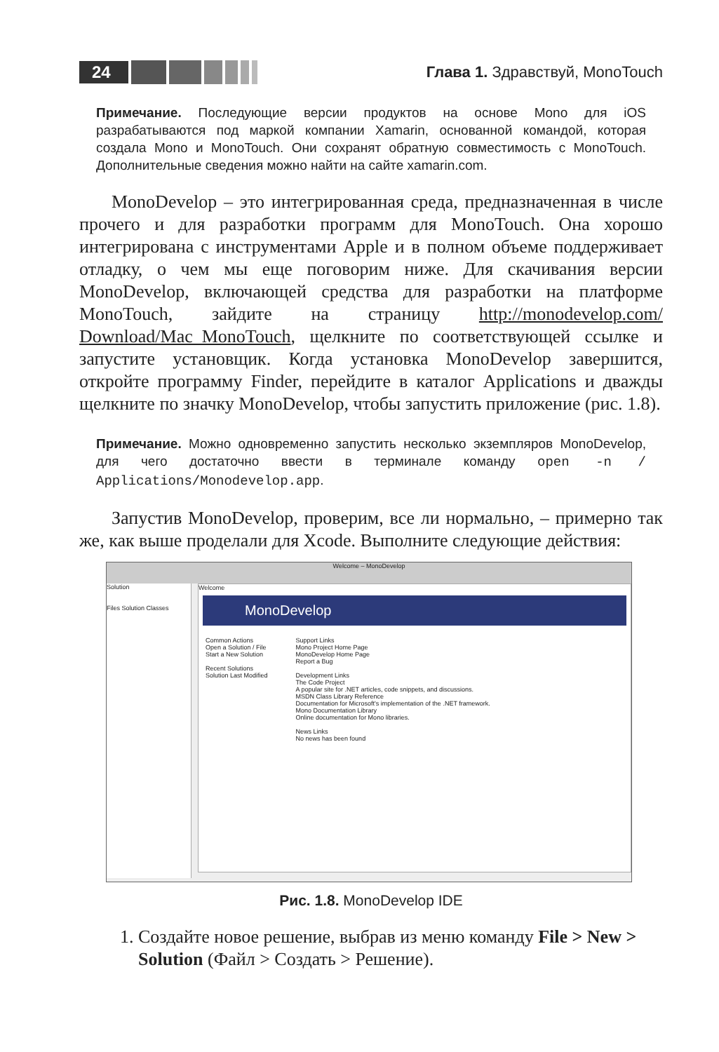24 Глава 1. Здравствуй, MonoTouch
Примечание. Последующие версии продуктов на основе Mono для iOS разрабатываются под маркой компании Xamarin, основанной командой, которая создала Mono и MonoTouch. Они сохранят обратную совместимость с MonoTouch. Дополнительные сведения можно найти на сайте xamarin.com.
MonoDevelop – это интегрированная среда, предназначенная в числе прочего и для разработки программ для MonoTouch. Она хорошо интегрирована с инструментами Apple и в полном объеме поддерживает отладку, о чем мы еще поговорим ниже. Для скачивания версии MonoDevelop, включающей средства для разработки на платформе MonoTouch, зайдите на страницу http://monodevelop.com/ Download/Mac_MonoTouch, щелкните по соответствующей ссылке и запустите установщик. Когда установка MonoDevelop завершится, откройте программу Finder, перейдите в каталог Applications и дважды щелкните по значку MonoDevelop, чтобы запустить приложение (рис. 1.8).
Примечание. Можно одновременно запустить несколько экземпляров MonoDevelop, для чего достаточно ввести в терминале команду open -n / Applications/Monodevelop.app.
Запустив MonoDevelop, проверим, все ли нормально, – примерно так же, как выше проделали для Xcode. Выполните следующие действия:
Welcome – MonoDevelop
Solution
Files Solution Classes
Welcome
MonoDevelop
Common Actions
Open a Solution / File
Start a New Solution
Recent Solutions
Solution Last Modified
Support Links
Mono Project Home Page
MonoDevelop Home Page
Report a Bug
Development Links
The Code Project
A popular site for .NET articles, code snippets, and discussions.
MSDN Class Library Reference
Documentation for Microsoft's implementation of the .NET framework.
Mono Documentation Library
Online documentation for Mono libraries.
News Links
No news has been found
Рис. 1.8. MonoDevelop IDE
1. Создайте новое решение, выбрав из меню команду File > New > Solution (Файл > Создать > Решение).